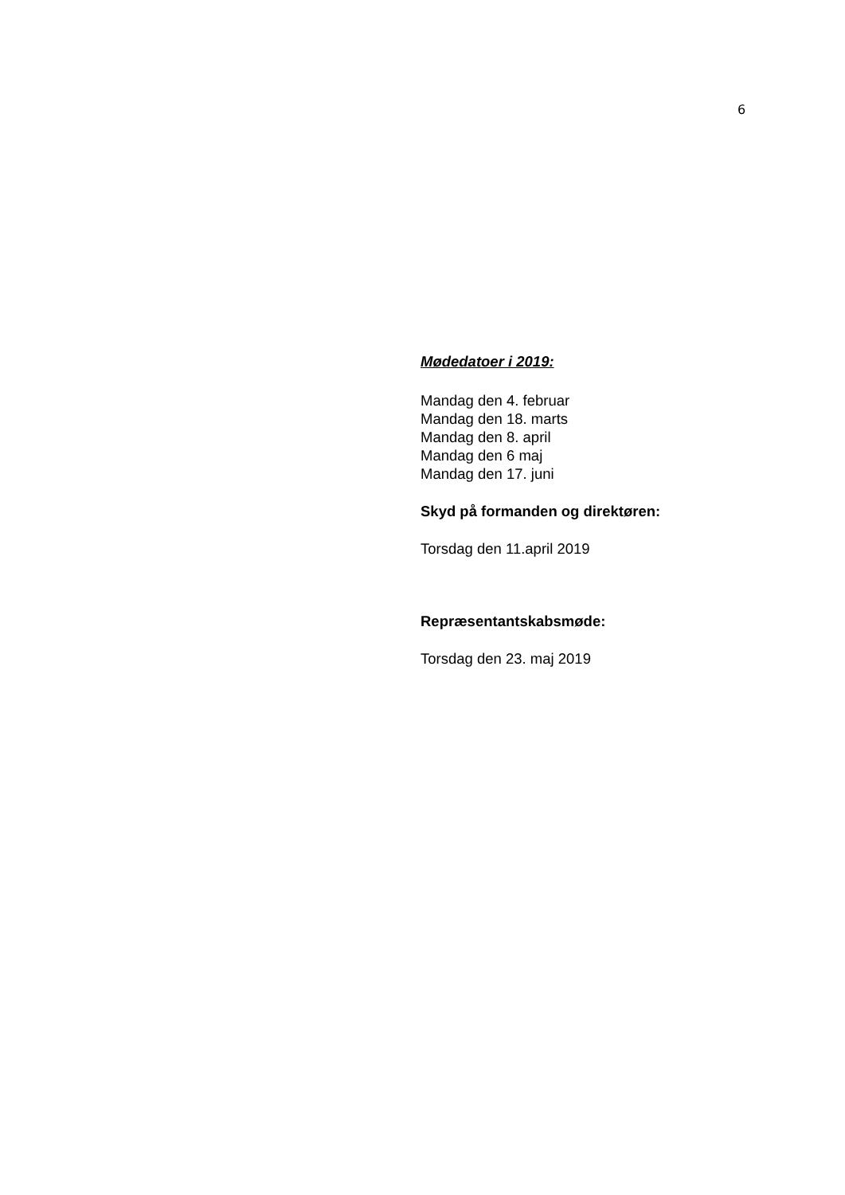6
Mødedatoer i 2019:
Mandag den 4. februar
Mandag den 18. marts
Mandag den 8. april
Mandag den 6 maj
Mandag den 17. juni
Skyd på formanden og direktøren:
Torsdag den 11.april 2019
Repræsentantskabsmøde:
Torsdag den 23. maj 2019